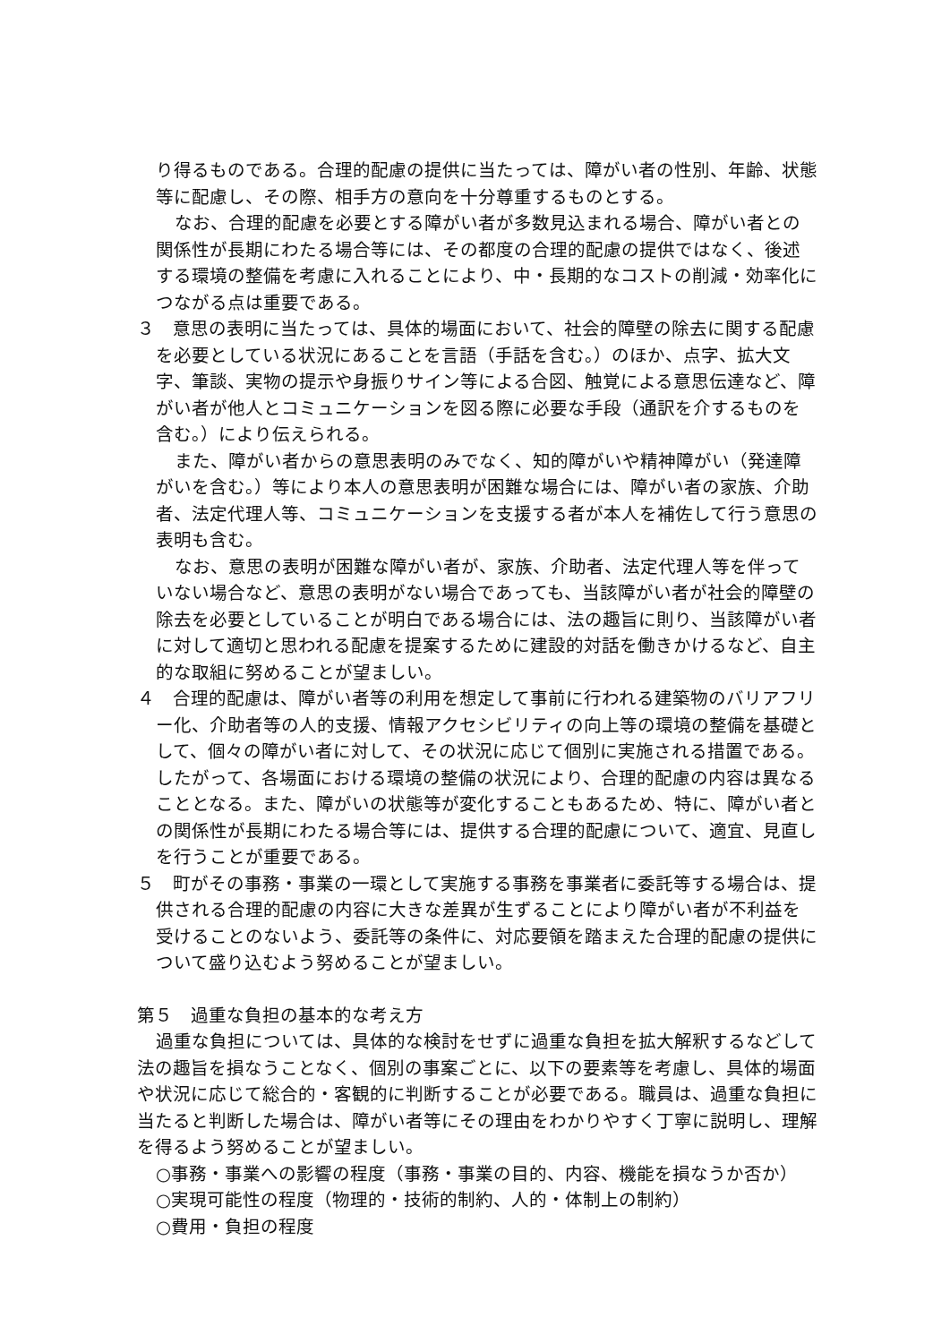り得るものである。合理的配慮の提供に当たっては、障がい者の性別、年齢、状態等に配慮し、その際、相手方の意向を十分尊重するものとする。
なお、合理的配慮を必要とする障がい者が多数見込まれる場合、障がい者との関係性が長期にわたる場合等には、その都度の合理的配慮の提供ではなく、後述する環境の整備を考慮に入れることにより、中・長期的なコストの削減・効率化につながる点は重要である。
３　意思の表明に当たっては、具体的場面において、社会的障壁の除去に関する配慮を必要としている状況にあることを言語（手話を含む。）のほか、点字、拡大文字、筆談、実物の提示や身振りサイン等による合図、触覚による意思伝達など、障がい者が他人とコミュニケーションを図る際に必要な手段（通訳を介するものを含む。）により伝えられる。
また、障がい者からの意思表明のみでなく、知的障がいや精神障がい（発達障がいを含む。）等により本人の意思表明が困難な場合には、障がい者の家族、介助者、法定代理人等、コミュニケーションを支援する者が本人を補佐して行う意思の表明も含む。
なお、意思の表明が困難な障がい者が、家族、介助者、法定代理人等を伴っていない場合など、意思の表明がない場合であっても、当該障がい者が社会的障壁の除去を必要としていることが明白である場合には、法の趣旨に則り、当該障がい者に対して適切と思われる配慮を提案するために建設的対話を働きかけるなど、自主的な取組に努めることが望ましい。
４　合理的配慮は、障がい者等の利用を想定して事前に行われる建築物のバリアフリー化、介助者等の人的支援、情報アクセシビリティの向上等の環境の整備を基礎として、個々の障がい者に対して、その状況に応じて個別に実施される措置である。したがって、各場面における環境の整備の状況により、合理的配慮の内容は異なることとなる。また、障がいの状態等が変化することもあるため、特に、障がい者との関係性が長期にわたる場合等には、提供する合理的配慮について、適宜、見直しを行うことが重要である。
５　町がその事務・事業の一環として実施する事務を事業者に委託等する場合は、提供される合理的配慮の内容に大きな差異が生ずることにより障がい者が不利益を受けることのないよう、委託等の条件に、対応要領を踏まえた合理的配慮の提供について盛り込むよう努めることが望ましい。
第５　過重な負担の基本的な考え方
過重な負担については、具体的な検討をせずに過重な負担を拡大解釈するなどして法の趣旨を損なうことなく、個別の事案ごとに、以下の要素等を考慮し、具体的場面や状況に応じて総合的・客観的に判断することが必要である。職員は、過重な負担に当たると判断した場合は、障がい者等にその理由をわかりやすく丁寧に説明し、理解を得るよう努めることが望ましい。
○事務・事業への影響の程度（事務・事業の目的、内容、機能を損なうか否か）
○実現可能性の程度（物理的・技術的制約、人的・体制上の制約）
○費用・負担の程度